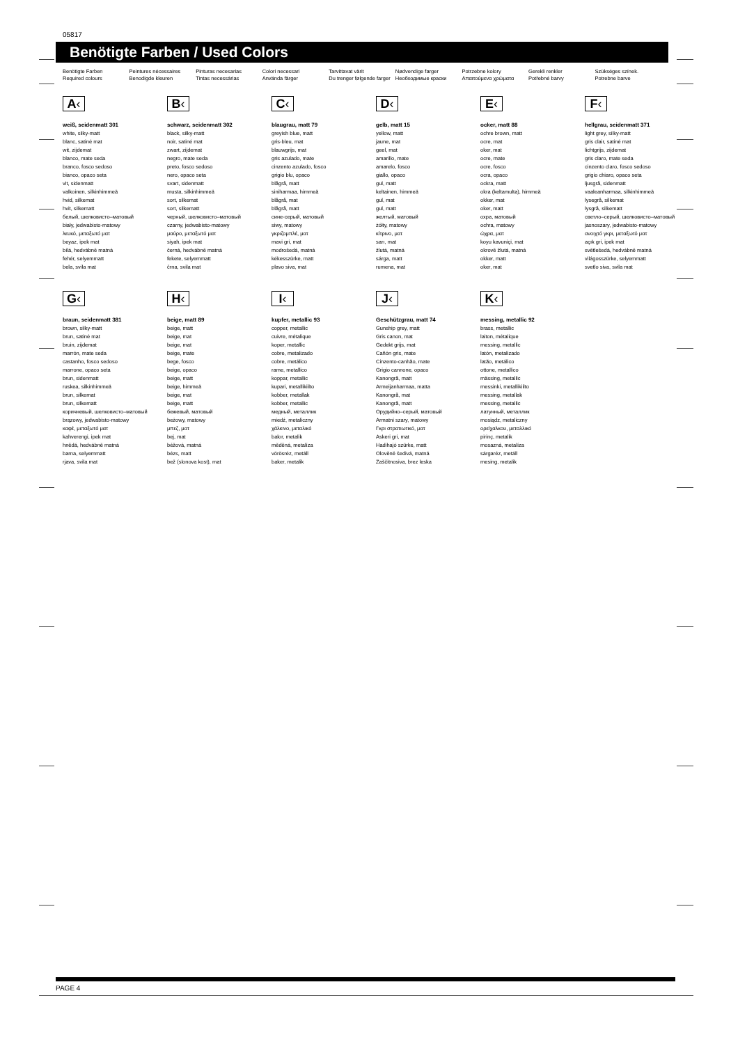05817
Benötigte Farben / Used Colors
Benötigte Farben
Required colours
Peintures nécessaires
Benodigde kleuren
Pinturas necesarias
Tintas necessárias
Colori necessari
Använda färger
Tarvittavat värit
Du trenger følgende farger
Nødvendige farger
Необходимые краски
Potrzebne kolory
Απαιτούμενα χρώματα
Gerekli renkler
Potřebné barvy
Szükséges színek.
Potrebne barve
A‹
weiß, seidenmatt 301
white, silky-matt
blanc, satiné mat
wit, zijdemat
blanco, mate seda
branco, fosco sedoso
bianco, opaco seta
vit, sidenmatt
valkoinen, silkinhimmeä
hvid, silkemat
hvit, silkematt
белый, шелковисто–матовый
biały, jedwabisto-matowy
λευκό, μεταξωτό ματ
beyaz, ipek mat
bílá, hedvábně matná
fehér, selyemmatt
bela, svila mat
B‹
schwarz, seidenmatt 302
black, silky-matt
noir, satiné mat
zwart, zijdemat
negro, mate seda
preto, fosco sedoso
nero, opaco seta
svart, sidenmatt
musta, silkinhimmeä
sort, silkemat
sort, silkematt
черный, шелковисто–матовый
czarny, jedwabisto-matowy
μαύρο, μεταξωτό ματ
siyah, ipek mat
černá, hedvábně matná
fekete, selyemmatt
črna, svila mat
C‹
blaugrau, matt 79
greyish blue, matt
gris-bleu, mat
blauwgrijs, mat
gris azulado, mate
cinzento azulado, fosco
grigio blu, opaco
blågrå, matt
siniharmaa, himmeä
blågrå, mat
blågrå, matt
сине-серый, матовый
siwy, matowy
γκριζομπλέ, ματ
mavi gri, mat
modrošedá, matná
kékesszürke, matt
plavo siva, mat
D‹
gelb, matt 15
yellow, matt
jaune, mat
geel, mat
amarillo, mate
amarelo, fosco
giallo, opaco
gul, matt
keltainen, himmeä
gul, mat
gul, matt
желтый, матовый
żółty, matowy
κίτρινο, ματ
sarı, mat
žlutá, matná
sárga, matt
rumena, mat
E‹
ocker, matt 88
ochre brown, matt
ocre, mat
oker, mat
ocre, mate
ocre, fosco
ocra, opaco
ockra, matt
okra (keltamulta), himmeä
okker, mat
oker, matt
охра, матовый
ochra, matowy
ώχρα, ματ
koyu kavuniçi, mat
okrově žlutá, matná
okker, matt
oker, mat
F‹
hellgrau, seidenmatt 371
light grey, silky-matt
gris clair, satiné mat
lichtgrijs, zijdemat
gris claro, mate seda
cinzento claro, fosco sedoso
grigio chiaro, opaco seta
ljusgrå, sidenmatt
vaaleanharmaa, silkinhimmeä
lysegrå, silkemat
lysgrå, silkematt
светло–серый, шелковисто–матовый
jasnoszary, jedwabisto-matowy
ανοιχτό γκρι, μεταξωτό ματ
açık gri, ipek mat
světlešedá, hedvábně matná
világosszürke, selyemmatt
svetlo siva, svila mat
G‹
braun, seidenmatt 381
brown, silky-matt
brun, satiné mat
bruin, zijdemat
marrón, mate seda
castanho, fosco sedoso
marrone, opaco seta
brun, sidenmatt
ruskea, silkinhimmeä
brun, silkemat
brun, silkematt
коричневый, шелковисто–матовый
brązowy, jedwabisto-matowy
καφέ, μεταξωτό ματ
kahverengi, ipek mat
hnědá, hedvábně matná
barna, selyemmatt
rjava, svila mat
H‹
beige, matt 89
beige, matt
beige, mat
beige, mat
beige, mate
bege, fosco
beige, opaco
beige, matt
beige, himmeä
beige, mat
beige, matt
бежевый, матовый
beżowy, matowy
μπεζ, ματ
bej, mat
béžová, matná
bézs, matt
bež (slonova kost), mat
I‹
kupfer, metallic 93
copper, metallic
cuivre, métalique
koper, metallic
cobre, metalizado
cobre, metálico
rame, metallico
koppar, metallic
kupari, metallikiilto
kobber, metallak
kobber, metallic
медный, металлик
miedź, metaliczny
χάλκινο, μεταλικό
bakır, metalik
měděná, metalíza
vörösréz, metáll
baker, metalik
J‹
Geschützgrau, matt 74
Gunship grey, matt
Gris canon, mat
Gedekt grijs, mat
Cañón gris, mate
Cinzento-canhão, mate
Grigio cannone, opaco
Kanongrå, matt
Armeijanharmaa, matta
Kanongrå, mat
Kanongrå, matt
Орудийно–серый, матовый
Armatni szary, matowy
Γκρι στρατιωτικό, ματ
Askeri gri, mat
Hadihajó szürke, matt
Olověně šedivá, matná
Zaščitnosiva, brez leska
K‹
messing, metallic 92
brass, metallic
laiton, métalique
messing, metallic
latón, metalizado
latão, metálico
ottone, metallico
mässing, metallic
messinki, metallikiilto
messing, metallak
messing, metallic
латунный, металлик
mosiądz, metaliczny
ορείχαλκου, μεταλλικό
pirinç, metalik
mosazná, metalíza
sárgaréz, metáll
mesing, metalik
PAGE 4